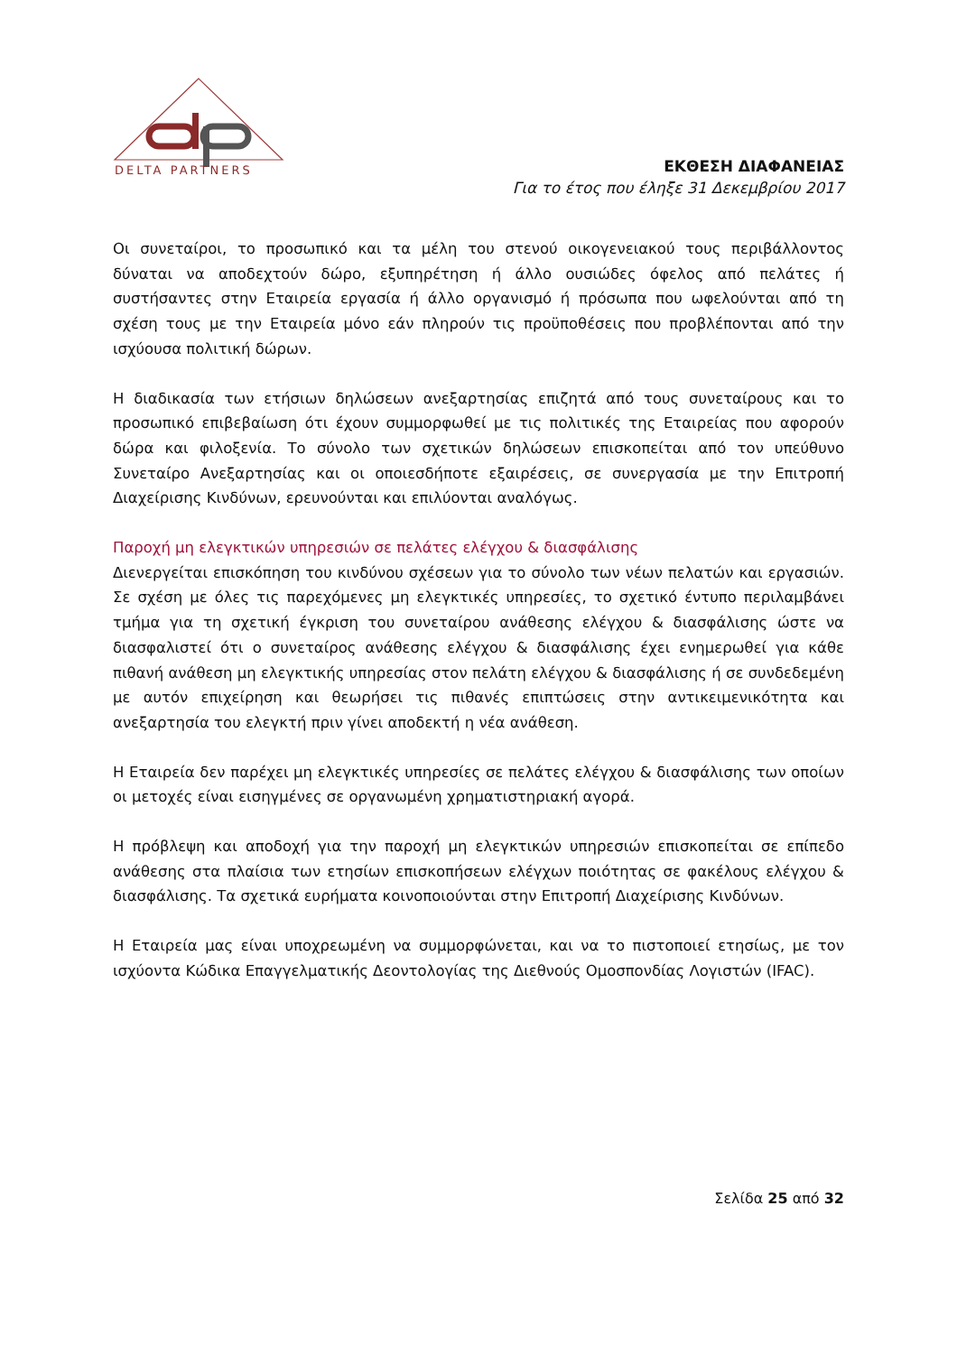DELTA PARTNERS
ΕΚΘΕΣΗ ΔΙΑΦΑΝΕΙΑΣ
Για το έτος που έληξε 31 Δεκεμβρίου 2017
Οι συνεταίροι, το προσωπικό και τα μέλη του στενού οικογενειακού τους περιβάλλοντος δύναται να αποδεχτούν δώρο, εξυπηρέτηση ή άλλο ουσιώδες όφελος από πελάτες ή συστήσαντες στην Εταιρεία εργασία ή άλλο οργανισμό ή πρόσωπα που ωφελούνται από τη σχέση τους με την Εταιρεία μόνο εάν πληρούν τις προϋποθέσεις που προβλέπονται από την ισχύουσα πολιτική δώρων.
Η διαδικασία των ετήσιων δηλώσεων ανεξαρτησίας επιζητά από τους συνεταίρους και το προσωπικό επιβεβαίωση ότι έχουν συμμορφωθεί με τις πολιτικές της Εταιρείας που αφορούν δώρα και φιλοξενία. Το σύνολο των σχετικών δηλώσεων επισκοπείται από τον υπεύθυνο Συνεταίρο Ανεξαρτησίας και οι οποιεσδήποτε εξαιρέσεις, σε συνεργασία με την Επιτροπή Διαχείρισης Κινδύνων, ερευνούνται και επιλύονται αναλόγως.
Παροχή μη ελεγκτικών υπηρεσιών σε πελάτες ελέγχου & διασφάλισης
Διενεργείται επισκόπηση του κινδύνου σχέσεων για το σύνολο των νέων πελατών και εργασιών. Σε σχέση με όλες τις παρεχόμενες μη ελεγκτικές υπηρεσίες, το σχετικό έντυπο περιλαμβάνει τμήμα για τη σχετική έγκριση του συνεταίρου ανάθεσης ελέγχου & διασφάλισης ώστε να διασφαλιστεί ότι ο συνεταίρος ανάθεσης ελέγχου & διασφάλισης έχει ενημερωθεί για κάθε πιθανή ανάθεση μη ελεγκτικής υπηρεσίας στον πελάτη ελέγχου & διασφάλισης ή σε συνδεδεμένη με αυτόν επιχείρηση και θεωρήσει τις πιθανές επιπτώσεις στην αντικειμενικότητα και ανεξαρτησία του ελεγκτή πριν γίνει αποδεκτή η νέα ανάθεση.
Η Εταιρεία δεν παρέχει μη ελεγκτικές υπηρεσίες σε πελάτες ελέγχου & διασφάλισης των οποίων οι μετοχές είναι εισηγμένες σε οργανωμένη χρηματιστηριακή αγορά.
Η πρόβλεψη και αποδοχή για την παροχή μη ελεγκτικών υπηρεσιών επισκοπείται σε επίπεδο ανάθεσης στα πλαίσια των ετησίων επισκοπήσεων ελέγχων ποιότητας σε φακέλους ελέγχου & διασφάλισης. Τα σχετικά ευρήματα κοινοποιούνται στην Επιτροπή Διαχείρισης Κινδύνων.
Η Εταιρεία μας είναι υποχρεωμένη να συμμορφώνεται, και να το πιστοποιεί ετησίως, με τον ισχύοντα Κώδικα Επαγγελματικής Δεοντολογίας της Διεθνούς Ομοσπονδίας Λογιστών (IFAC).
Σελίδα 25 από 32